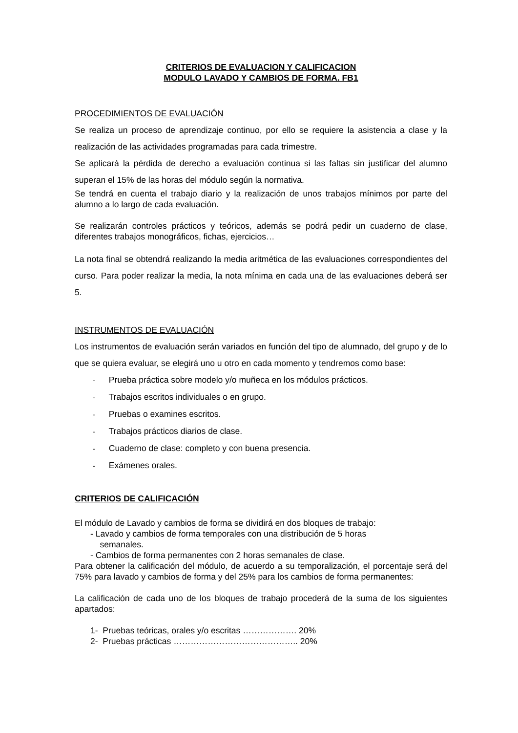CRITERIOS DE EVALUACION Y CALIFICACION
MODULO LAVADO Y CAMBIOS DE FORMA. FB1
PROCEDIMIENTOS DE EVALUACIÓN
Se realiza un proceso de aprendizaje continuo, por ello se requiere la asistencia a clase y la realización de las actividades programadas para cada trimestre.
Se aplicará la pérdida de derecho a evaluación continua si las faltas sin justificar del alumno superan el 15% de las horas del módulo según la normativa.
Se tendrá en cuenta el trabajo diario y la realización de unos trabajos mínimos por parte del alumno a lo largo de cada evaluación.
Se realizarán controles prácticos y teóricos, además se podrá pedir un cuaderno de clase, diferentes trabajos monográficos, fichas, ejercicios…
La nota final se obtendrá realizando la media aritmética de las evaluaciones correspondientes del curso. Para poder realizar la media, la nota mínima en cada una de las evaluaciones deberá ser 5.
INSTRUMENTOS DE EVALUACIÓN
Los instrumentos de evaluación serán variados en función del tipo de alumnado, del grupo y de lo que se quiera evaluar, se elegirá uno u otro en cada momento y tendremos como base:
- Prueba práctica sobre modelo y/o muñeca en los módulos prácticos.
- Trabajos escritos individuales o en grupo.
- Pruebas o examines escritos.
- Trabajos prácticos diarios de clase.
- Cuaderno de clase: completo y con buena presencia.
- Exámenes orales.
CRITERIOS DE CALIFICACIÓN
El módulo de Lavado y cambios de forma se dividirá en dos bloques de trabajo:
- Lavado y cambios de forma temporales con una distribución de 5 horas
semanales.
- Cambios de forma permanentes con 2 horas semanales de clase.
Para obtener la calificación del módulo, de acuerdo a su temporalización, el porcentaje será del 75% para lavado y cambios de forma y del 25% para los cambios de forma permanentes:
La calificación de cada uno de los bloques de trabajo procederá de la suma de los siguientes apartados:
1- Pruebas teóricas, orales y/o escritas ………………. 20%
2- Pruebas prácticas …………………………………….. 20%